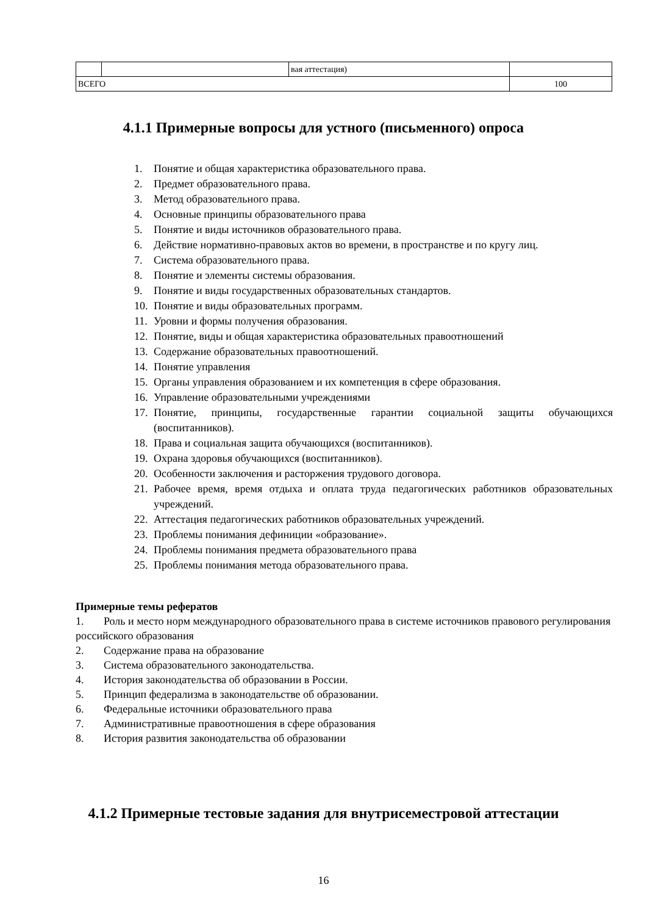| | | вая аттестация) | |
| ВСЕГО | | | 100 |
4.1.1 Примерные вопросы для устного (письменного) опроса
1. Понятие и общая характеристика образовательного права.
2. Предмет образовательного права.
3. Метод образовательного права.
4. Основные принципы образовательного права
5. Понятие и виды источников образовательного права.
6. Действие нормативно-правовых актов во времени, в пространстве и по кругу лиц.
7. Система образовательного права.
8. Понятие и элементы системы образования.
9. Понятие и виды государственных образовательных стандартов.
10. Понятие и виды образовательных программ.
11. Уровни и формы получения образования.
12. Понятие, виды и общая характеристика образовательных правоотношений
13. Содержание образовательных правоотношений.
14. Понятие управления
15. Органы управления образованием и их компетенция в сфере образования.
16. Управление образовательными учреждениями
17. Понятие, принципы, государственные гарантии социальной защиты обучающих­ся (воспитанников).
18. Права и социальная защита обучающихся (воспитанников).
19. Охрана здоровья обучающихся (воспитанников).
20. Особенности заключения и расторжения трудового договора.
21. Рабочее время, время отдыха и оплата труда педагогических работников образо­вательных учреждений.
22. Аттестация педагогических работников образовательных учреждений.
23. Проблемы понимания дефиниции «образование».
24. Проблемы понимания предмета образовательного права
25. Проблемы понимания метода образовательного права.
Примерные темы рефератов
1. Роль и место норм международного образовательного права в системе источников право­вого регулирования российского образования
2. Содержание права на образование
3. Система образовательного законодательства.
4. История законодательства об образовании в России.
5. Принцип федерализма в законодательстве об образовании.
6. Федеральные источники образовательного права
7. Административные правоотношения в сфере образования
8. История развития законодательства об образовании
4.1.2 Примерные тестовые задания для внутрисеместровой аттестации
16